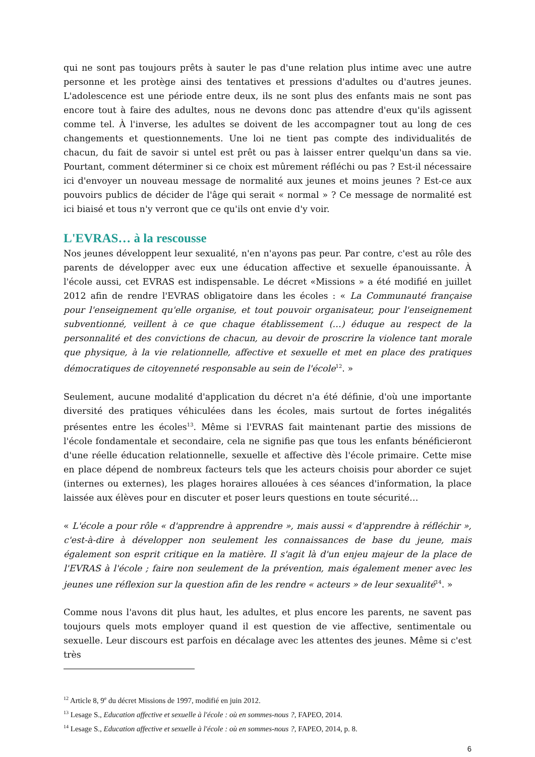qui ne sont pas toujours prêts à sauter le pas d'une relation plus intime avec une autre personne et les protège ainsi des tentatives et pressions d'adultes ou d'autres jeunes. L'adolescence est une période entre deux, ils ne sont plus des enfants mais ne sont pas encore tout à faire des adultes, nous ne devons donc pas attendre d'eux qu'ils agissent comme tel. À l'inverse, les adultes se doivent de les accompagner tout au long de ces changements et questionnements. Une loi ne tient pas compte des individualités de chacun, du fait de savoir si untel est prêt ou pas à laisser entrer quelqu'un dans sa vie. Pourtant, comment déterminer si ce choix est mûrement réfléchi ou pas ? Est-il nécessaire ici d'envoyer un nouveau message de normalité aux jeunes et moins jeunes ? Est-ce aux pouvoirs publics de décider de l'âge qui serait « normal » ? Ce message de normalité est ici biaisé et tous n'y verront que ce qu'ils ont envie d'y voir.
L'EVRAS… à la rescousse
Nos jeunes développent leur sexualité, n'en n'ayons pas peur. Par contre, c'est au rôle des parents de développer avec eux une éducation affective et sexuelle épanouissante. À l'école aussi, cet EVRAS est indispensable. Le décret «Missions » a été modifié en juillet 2012 afin de rendre l'EVRAS obligatoire dans les écoles : « La Communauté française pour l'enseignement qu'elle organise, et tout pouvoir organisateur, pour l'enseignement subventionné, veillent à ce que chaque établissement (…) éduque au respect de la personnalité et des convictions de chacun, au devoir de proscrire la violence tant morale que physique, à la vie relationnelle, affective et sexuelle et met en place des pratiques démocratiques de citoyenneté responsable au sein de l'école<sup>12</sup>. »
Seulement, aucune modalité d'application du décret n'a été définie, d'où une importante diversité des pratiques véhiculées dans les écoles, mais surtout de fortes inégalités présentes entre les écoles<sup>13</sup>. Même si l'EVRAS fait maintenant partie des missions de l'école fondamentale et secondaire, cela ne signifie pas que tous les enfants bénéficieront d'une réelle éducation relationnelle, sexuelle et affective dès l'école primaire. Cette mise en place dépend de nombreux facteurs tels que les acteurs choisis pour aborder ce sujet (internes ou externes), les plages horaires allouées à ces séances d'information, la place laissée aux élèves pour en discuter et poser leurs questions en toute sécurité…
« L'école a pour rôle « d'apprendre à apprendre », mais aussi « d'apprendre à réfléchir », c'est-à-dire à développer non seulement les connaissances de base du jeune, mais également son esprit critique en la matière. Il s'agit là d'un enjeu majeur de la place de l'EVRAS à l'école ; faire non seulement de la prévention, mais également mener avec les jeunes une réflexion sur la question afin de les rendre « acteurs » de leur sexualité<sup>14</sup>. »
Comme nous l'avons dit plus haut, les adultes, et plus encore les parents, ne savent pas toujours quels mots employer quand il est question de vie affective, sentimentale ou sexuelle. Leur discours est parfois en décalage avec les attentes des jeunes. Même si c'est très
<sup>12</sup> Article 8, 9<sup>e</sup> du décret Missions de 1997, modifié en juin 2012.
<sup>13</sup> Lesage S., Education affective et sexuelle à l'école : où en sommes-nous ?, FAPEO, 2014.
<sup>14</sup> Lesage S., Education affective et sexuelle à l'école : où en sommes-nous ?, FAPEO, 2014, p. 8.
6